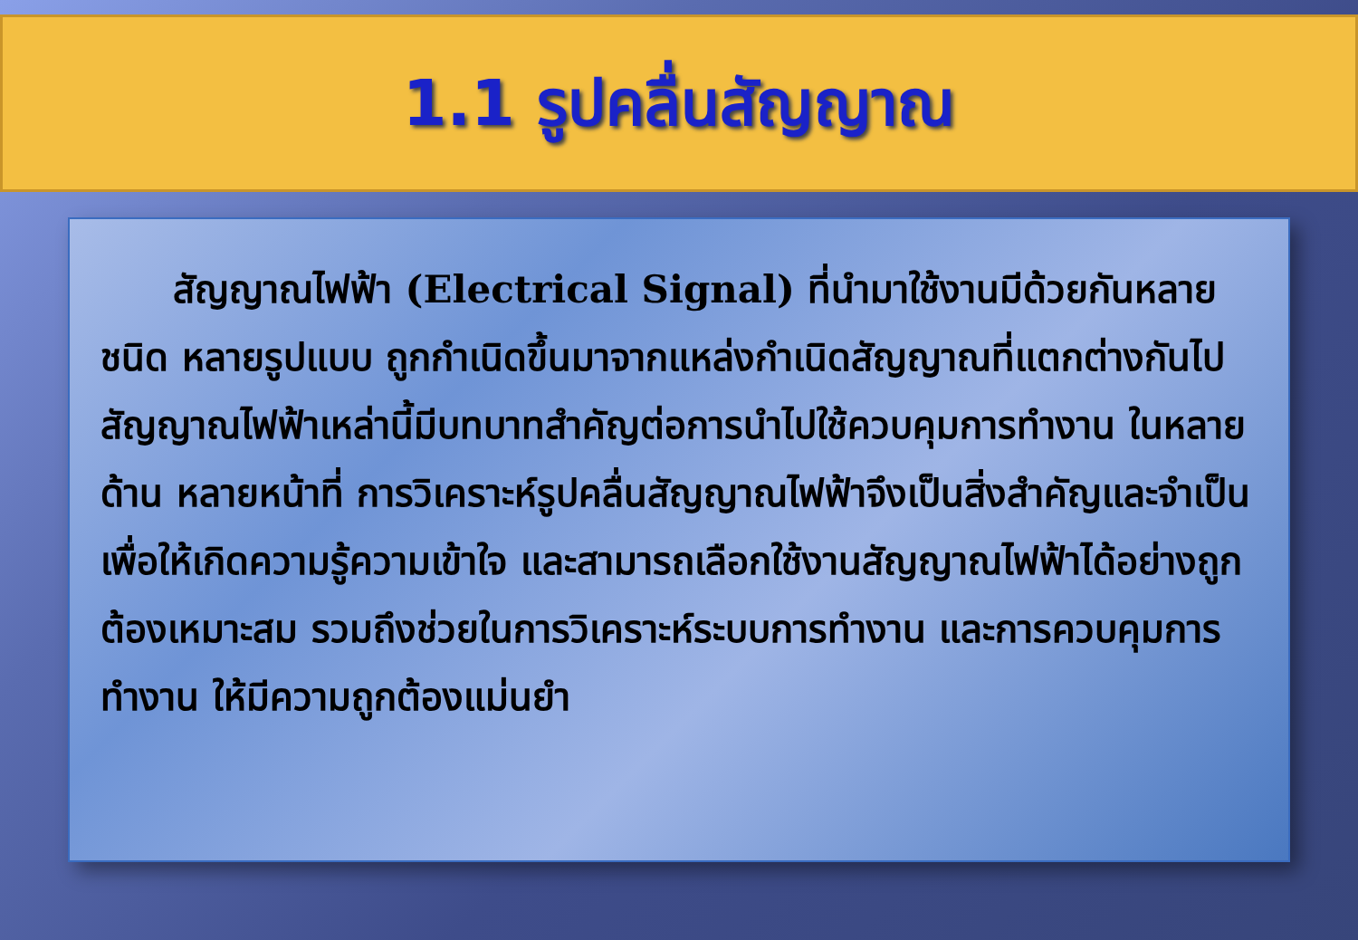1.1 รูปคลื่นสัญญาณ
สัญญาณไฟฟ้า (Electrical Signal) ที่นำมาใช้งานมีด้วยกันหลายชนิด หลายรูปแบบ ถูกกำเนิดขึ้นมาจากแหล่งกำเนิดสัญญาณที่แตกต่างกันไป สัญญาณไฟฟ้าเหล่านี้มีบทบาทสำคัญต่อการนำไปใช้ควบคุมการทำงาน ในหลายด้าน หลายหน้าที่ การวิเคราะห์รูปคลื่นสัญญาณไฟฟ้าจึงเป็นสิ่งสำคัญและจำเป็น เพื่อให้เกิดความรู้ความเข้าใจ และสามารถเลือกใช้งานสัญญาณไฟฟ้าได้อย่างถูกต้องเหมาะสม รวมถึงช่วยในการวิเคราะห์ระบบการทำงาน และการควบคุมการทำงาน ให้มีความถูกต้องแม่นยำ